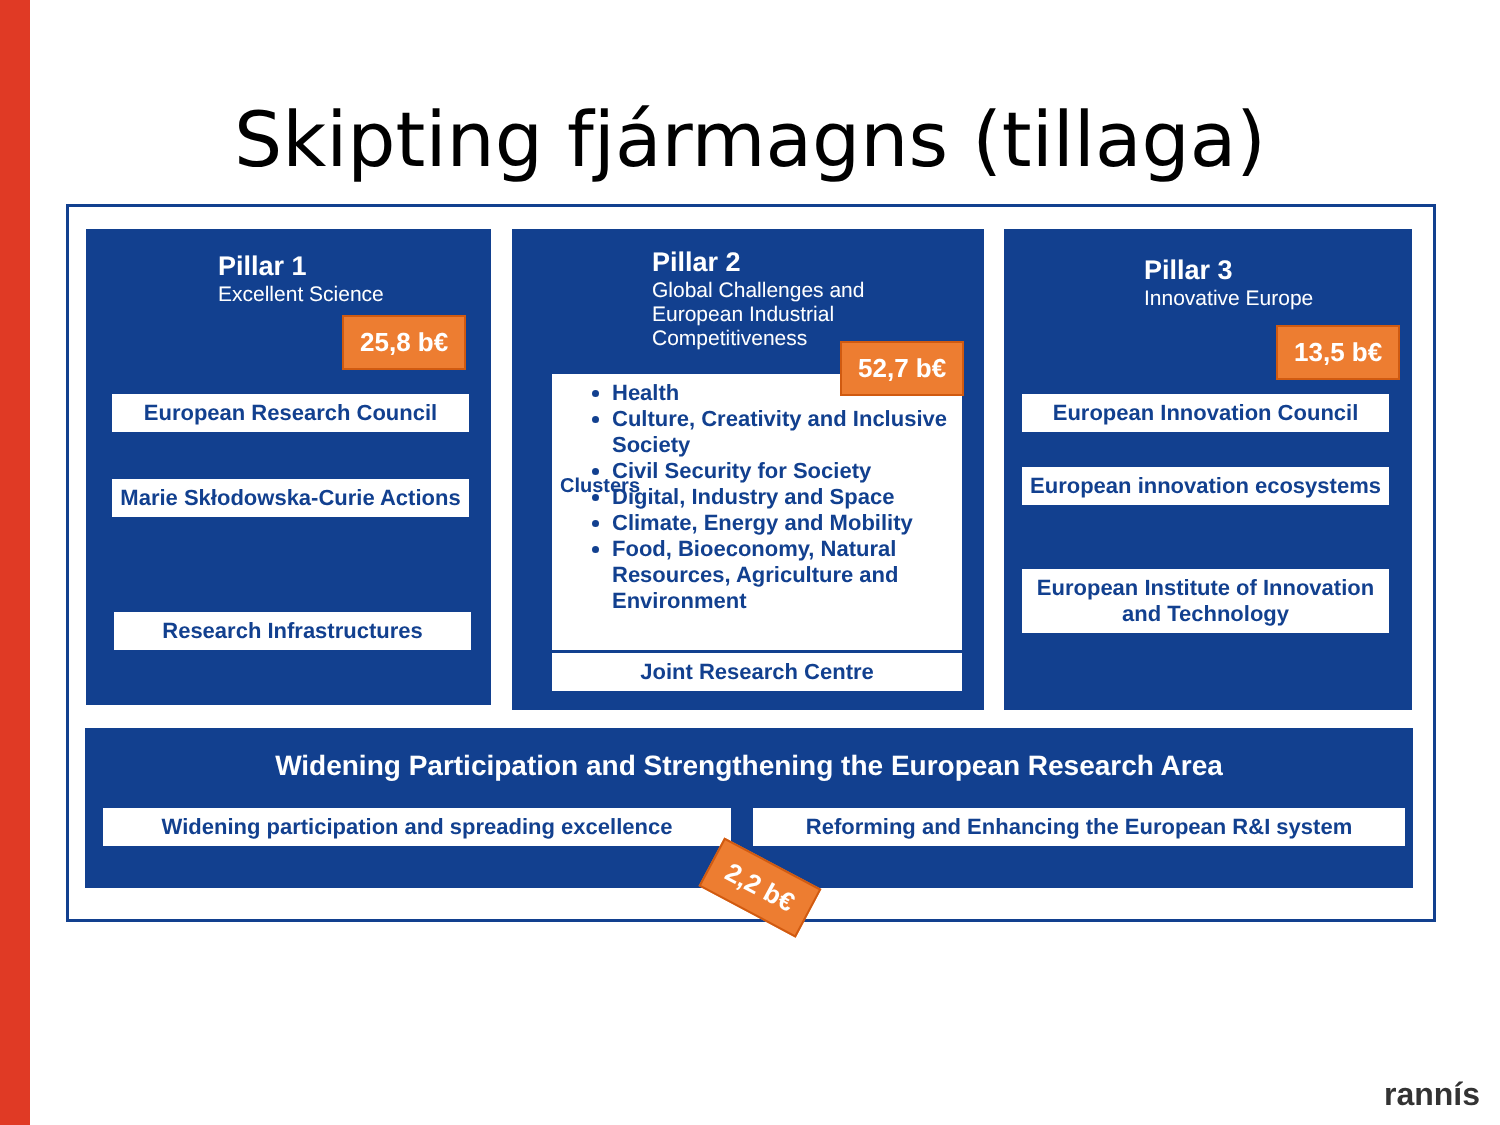Skipting fjármagns (tillaga)
Pillar 1
Excellent Science
25,8 b€
European Research Council
Marie Skłodowska-Curie Actions
Research Infrastructures
Pillar 2
Global Challenges and
European Industrial
Competitiveness
Clusters
Health
Culture, Creativity and Inclusive Society
Civil Security for Society
Digital, Industry and Space
Climate, Energy and Mobility
Food, Bioeconomy, Natural Resources, Agriculture and Environment
52,7 b€
Joint Research Centre
Pillar 3
Innovative Europe
13,5 b€
European Innovation Council
European innovation ecosystems
European Institute of Innovation and Technology
Widening Participation and Strengthening the European Research Area
Widening participation and spreading excellence
Reforming and Enhancing the European R&I system
2,2 b€
rannís